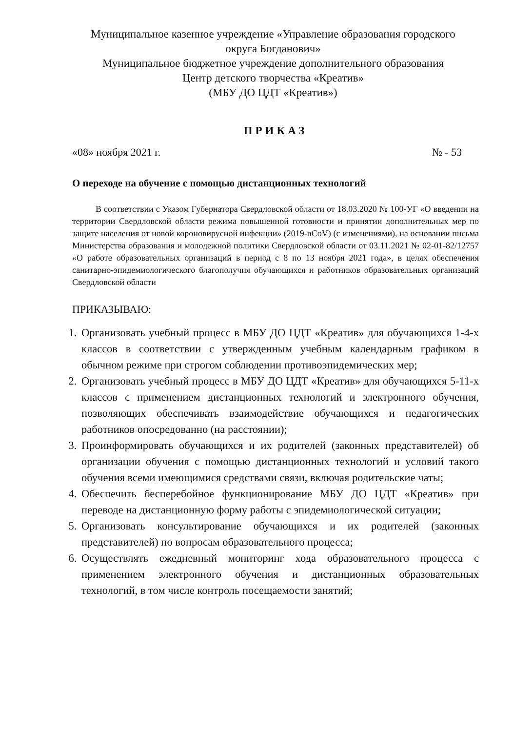Муниципальное казенное учреждение «Управление образования городского
округа Богданович»
Муниципальное бюджетное учреждение дополнительного образования
Центр детского творчества «Креатив»
(МБУ ДО ЦДТ «Креатив»)
ПРИКАЗ
«08» ноября 2021 г. № - 53
О переходе на обучение с помощью дистанционных технологий
В соответствии с Указом Губернатора Свердловской области от 18.03.2020 № 100-УГ «О введении на территории Свердловской области режима повышенной готовности и принятии дополнительных мер по защите населения от новой короновирусной инфекции» (2019-nCoV) (с изменениями), на основании письма Министерства образования и молодежной политики Свердловской области от 03.11.2021 № 02-01-82/12757 «О работе образовательных организаций в период с 8 по 13 ноября 2021 года», в целях обеспечения санитарно-эпидемиологического благополучия обучающихся и работников образовательных организаций Свердловской области
ПРИКАЗЫВАЮ:
1. Организовать учебный процесс в МБУ ДО ЦДТ «Креатив» для обучающихся 1-4-х классов в соответствии с утвержденным учебным календарным графиком в обычном режиме при строгом соблюдении противоэпидемических мер;
2. Организовать учебный процесс в МБУ ДО ЦДТ «Креатив» для обучающихся 5-11-х классов с применением дистанционных технологий и электронного обучения, позволяющих обеспечивать взаимодействие обучающихся и педагогических работников опосредованно (на расстоянии);
3. Проинформировать обучающихся и их родителей (законных представителей) об организации обучения с помощью дистанционных технологий и условий такого обучения всеми имеющимися средствами связи, включая родительские чаты;
4. Обеспечить бесперебойное функционирование МБУ ДО ЦДТ «Креатив» при переводе на дистанционную форму работы с эпидемиологической ситуации;
5. Организовать консультирование обучающихся и их родителей (законных представителей) по вопросам образовательного процесса;
6. Осуществлять ежедневный мониторинг хода образовательного процесса с применением электронного обучения и дистанционных образовательных технологий, в том числе контроль посещаемости занятий;